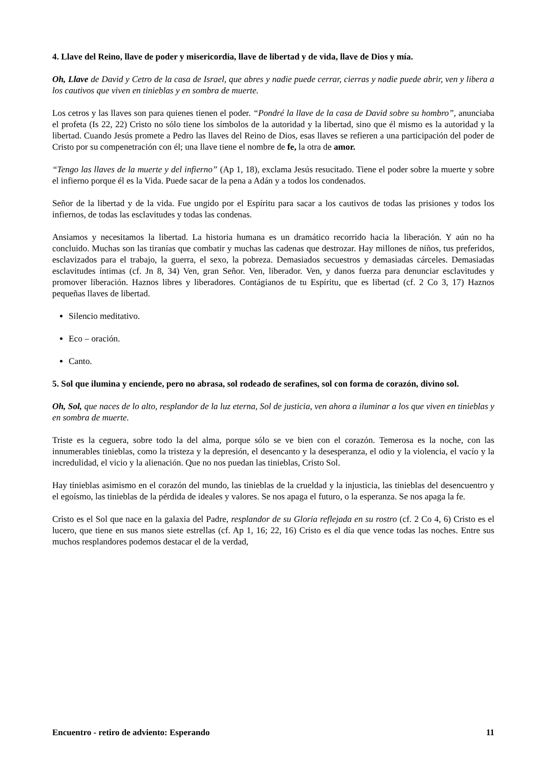4. Llave del Reino, llave de poder y misericordia, llave de libertad y de vida, llave de Dios y mía.
Oh, Llave de David y Cetro de la casa de Israel, que abres y nadie puede cerrar, cierras y nadie puede abrir, ven y libera a los cautivos que viven en tinieblas y en sombra de muerte.
Los cetros y las llaves son para quienes tienen el poder. “Pondré la llave de la casa de David sobre su hombro”, anunciaba el profeta (Is 22, 22) Cristo no sólo tiene los símbolos de la autoridad y la libertad, sino que él mismo es la autoridad y la libertad. Cuando Jesús promete a Pedro las llaves del Reino de Dios, esas llaves se refieren a una participación del poder de Cristo por su compenetración con él; una llave tiene el nombre de fe, la otra de amor.
“Tengo las llaves de la muerte y del infierno” (Ap 1, 18), exclama Jesús resucitado. Tiene el poder sobre la muerte y sobre el infierno porque él es la Vida. Puede sacar de la pena a Adán y a todos los condenados.
Señor de la libertad y de la vida. Fue ungido por el Espíritu para sacar a los cautivos de todas las prisiones y todos los infiernos, de todas las esclavitudes y todas las condenas.
Ansiamos y necesitamos la libertad. La historia humana es un dramático recorrido hacia la liberación. Y aún no ha concluido. Muchas son las tiranías que combatir y muchas las cadenas que destrozar. Hay millones de niños, tus preferidos, esclavizados para el trabajo, la guerra, el sexo, la pobreza. Demasiados secuestros y demasiadas cárceles. Demasiadas esclavitudes íntimas (cf. Jn 8, 34) Ven, gran Señor. Ven, liberador. Ven, y danos fuerza para denunciar esclavitudes y promover liberación. Haznos libres y liberadores. Contágianos de tu Espíritu, que es libertad (cf. 2 Co 3, 17) Haznos pequeñas llaves de libertad.
Silencio meditativo.
Eco – oración.
Canto.
5. Sol que ilumina y enciende, pero no abrasa, sol rodeado de serafines, sol con forma de corazón, divino sol.
Oh, Sol, que naces de lo alto, resplandor de la luz eterna, Sol de justicia, ven ahora a iluminar a los que viven en tinieblas y en sombra de muerte.
Triste es la ceguera, sobre todo la del alma, porque sólo se ve bien con el corazón. Temerosa es la noche, con las innumerables tinieblas, como la tristeza y la depresión, el desencanto y la desesperanza, el odio y la violencia, el vacío y la incredulidad, el vicio y la alienación. Que no nos puedan las tinieblas, Cristo Sol.
Hay tinieblas asimismo en el corazón del mundo, las tinieblas de la crueldad y la injusticia, las tinieblas del desencuentro y el egoísmo, las tinieblas de la pérdida de ideales y valores. Se nos apaga el futuro, o la esperanza. Se nos apaga la fe.
Cristo es el Sol que nace en la galaxia del Padre, resplandor de su Gloria reflejada en su rostro (cf. 2 Co 4, 6) Cristo es el lucero, que tiene en sus manos siete estrellas (cf. Ap 1, 16; 22, 16) Cristo es el día que vence todas las noches. Entre sus muchos resplandores podemos destacar el de la verdad,
Encuentro - retiro de adviento: Esperando 11